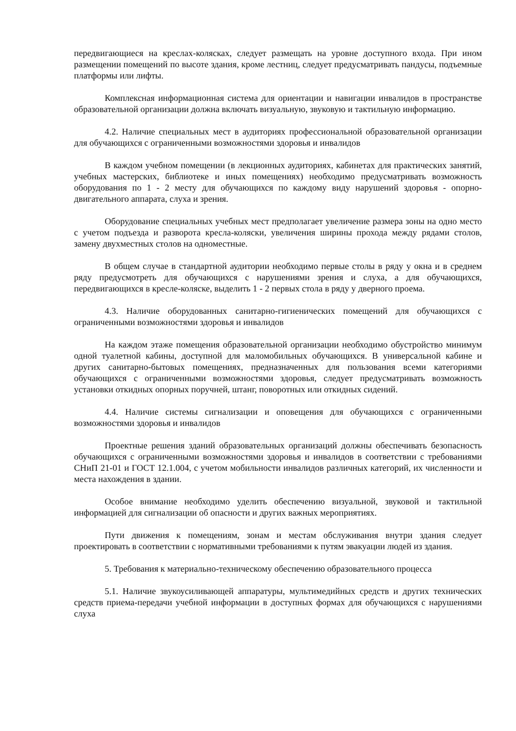передвигающиеся на креслах-колясках, следует размещать на уровне доступного входа. При ином размещении помещений по высоте здания, кроме лестниц, следует предусматривать пандусы, подъемные платформы или лифты.
Комплексная информационная система для ориентации и навигации инвалидов в пространстве образовательной организации должна включать визуальную, звуковую и тактильную информацию.
4.2. Наличие специальных мест в аудиториях профессиональной образовательной организации для обучающихся с ограниченными возможностями здоровья и инвалидов
В каждом учебном помещении (в лекционных аудиториях, кабинетах для практических занятий, учебных мастерских, библиотеке и иных помещениях) необходимо предусматривать возможность оборудования по 1 - 2 месту для обучающихся по каждому виду нарушений здоровья - опорно-двигательного аппарата, слуха и зрения.
Оборудование специальных учебных мест предполагает увеличение размера зоны на одно место с учетом подъезда и разворота кресла-коляски, увеличения ширины прохода между рядами столов, замену двухместных столов на одноместные.
В общем случае в стандартной аудитории необходимо первые столы в ряду у окна и в среднем ряду предусмотреть для обучающихся с нарушениями зрения и слуха, а для обучающихся, передвигающихся в кресле-коляске, выделить 1 - 2 первых стола в ряду у дверного проема.
4.3. Наличие оборудованных санитарно-гигиенических помещений для обучающихся с ограниченными возможностями здоровья и инвалидов
На каждом этаже помещения образовательной организации необходимо обустройство минимум одной туалетной кабины, доступной для маломобильных обучающихся. В универсальной кабине и других санитарно-бытовых помещениях, предназначенных для пользования всеми категориями обучающихся с ограниченными возможностями здоровья, следует предусматривать возможность установки откидных опорных поручней, штанг, поворотных или откидных сидений.
4.4. Наличие системы сигнализации и оповещения для обучающихся с ограниченными возможностями здоровья и инвалидов
Проектные решения зданий образовательных организаций должны обеспечивать безопасность обучающихся с ограниченными возможностями здоровья и инвалидов в соответствии с требованиями СНиП 21-01 и ГОСТ 12.1.004, с учетом мобильности инвалидов различных категорий, их численности и места нахождения в здании.
Особое внимание необходимо уделить обеспечению визуальной, звуковой и тактильной информацией для сигнализации об опасности и других важных мероприятиях.
Пути движения к помещениям, зонам и местам обслуживания внутри здания следует проектировать в соответствии с нормативными требованиями к путям эвакуации людей из здания.
5. Требования к материально-техническому обеспечению образовательного процесса
5.1. Наличие звукоусиливающей аппаратуры, мультимедийных средств и других технических средств приема-передачи учебной информации в доступных формах для обучающихся с нарушениями слуха